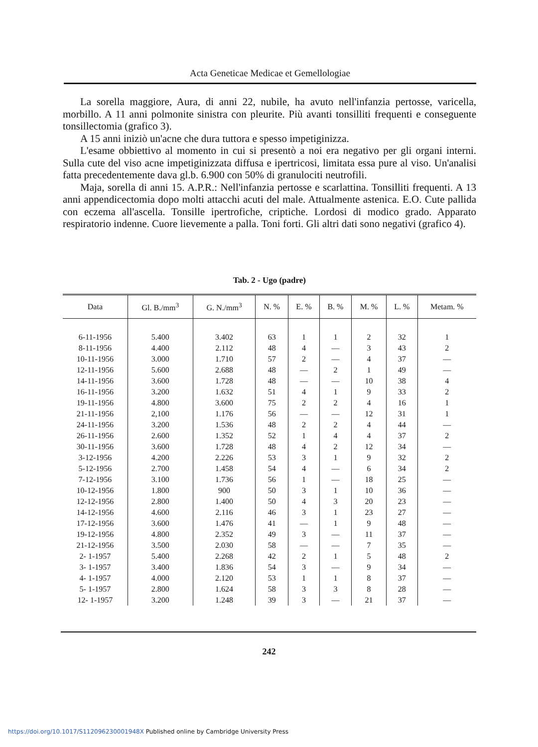Acta Geneticae Medicae et Gemellologiae
La sorella maggiore, Aura, di anni 22, nubile, ha avuto nell'infanzia pertosse, varicella, morbillo. A 11 anni polmonite sinistra con pleurite. Più avanti tonsilliti frequenti e conseguente tonsillectomia (grafico 3).
A 15 anni iniziò un'acne che dura tuttora e spesso impetiginizza.
L'esame obbiettivo al momento in cui si presentò a noi era negativo per gli organi interni. Sulla cute del viso acne impetiginizzata diffusa e ipertricosi, limitata essa pure al viso. Un'analisi fatta precedentemente dava gl.b. 6.900 con 50% di granulociti neutrofili.
Maja, sorella di anni 15. A.P.R.: Nell'infanzia pertosse e scarlattina. Tonsilliti frequenti. A 13 anni appendicectomia dopo molti attacchi acuti del male. Attualmente astenica. E.O. Cute pallida con eczema all'ascella. Tonsille ipertrofiche, criptiche. Lordosi di modico grado. Apparato respiratorio indenne. Cuore lievemente a palla. Toni forti. Gli altri dati sono negativi (grafico 4).
Tab. 2 - Ugo (padre)
| Data | Gl. B./mm<sup>3</sup> | G. N./mm<sup>3</sup> | N. % | E. % | B. % | M. % | L. % | Metam. % |
| --- | --- | --- | --- | --- | --- | --- | --- | --- |
| 6-11-1956 | 5.400 | 3.402 | 63 | 1 | 1 | 2 | 32 | 1 |
| 8-11-1956 | 4.400 | 2.112 | 48 | 4 | — | 3 | 43 | 2 |
| 10-11-1956 | 3.000 | 1.710 | 57 | 2 | — | 4 | 37 | — |
| 12-11-1956 | 5.600 | 2.688 | 48 | — | 2 | 1 | 49 | — |
| 14-11-1956 | 3.600 | 1.728 | 48 | — | — | 10 | 38 | 4 |
| 16-11-1956 | 3.200 | 1.632 | 51 | 4 | 1 | 9 | 33 | 2 |
| 19-11-1956 | 4.800 | 3.600 | 75 | 2 | 2 | 4 | 16 | 1 |
| 21-11-1956 | 2,100 | 1.176 | 56 | — | — | 12 | 31 | 1 |
| 24-11-1956 | 3.200 | 1.536 | 48 | 2 | 2 | 4 | 44 | — |
| 26-11-1956 | 2.600 | 1.352 | 52 | 1 | 4 | 4 | 37 | 2 |
| 30-11-1956 | 3.600 | 1.728 | 48 | 4 | 2 | 12 | 34 | — |
| 3-12-1956 | 4.200 | 2.226 | 53 | 3 | 1 | 9 | 32 | 2 |
| 5-12-1956 | 2.700 | 1.458 | 54 | 4 | — | 6 | 34 | 2 |
| 7-12-1956 | 3.100 | 1.736 | 56 | 1 | — | 18 | 25 | — |
| 10-12-1956 | 1.800 | 900 | 50 | 3 | 1 | 10 | 36 | — |
| 12-12-1956 | 2.800 | 1.400 | 50 | 4 | 3 | 20 | 23 | — |
| 14-12-1956 | 4.600 | 2.116 | 46 | 3 | 1 | 23 | 27 | — |
| 17-12-1956 | 3.600 | 1.476 | 41 | — | 1 | 9 | 48 | — |
| 19-12-1956 | 4.800 | 2.352 | 49 | 3 | — | 11 | 37 | — |
| 21-12-1956 | 3.500 | 2.030 | 58 | — | — | 7 | 35 | — |
| 2- 1-1957 | 5.400 | 2.268 | 42 | 2 | 1 | 5 | 48 | 2 |
| 3- 1-1957 | 3.400 | 1.836 | 54 | 3 | — | 9 | 34 | — |
| 4- 1-1957 | 4.000 | 2.120 | 53 | 1 | 1 | 8 | 37 | — |
| 5- 1-1957 | 2.800 | 1.624 | 58 | 3 | 3 | 8 | 28 | — |
| 12- 1-1957 | 3.200 | 1.248 | 39 | 3 | — | 21 | 37 | — |
242
https://doi.org/10.1017/S112096230001948X Published online by Cambridge University Press